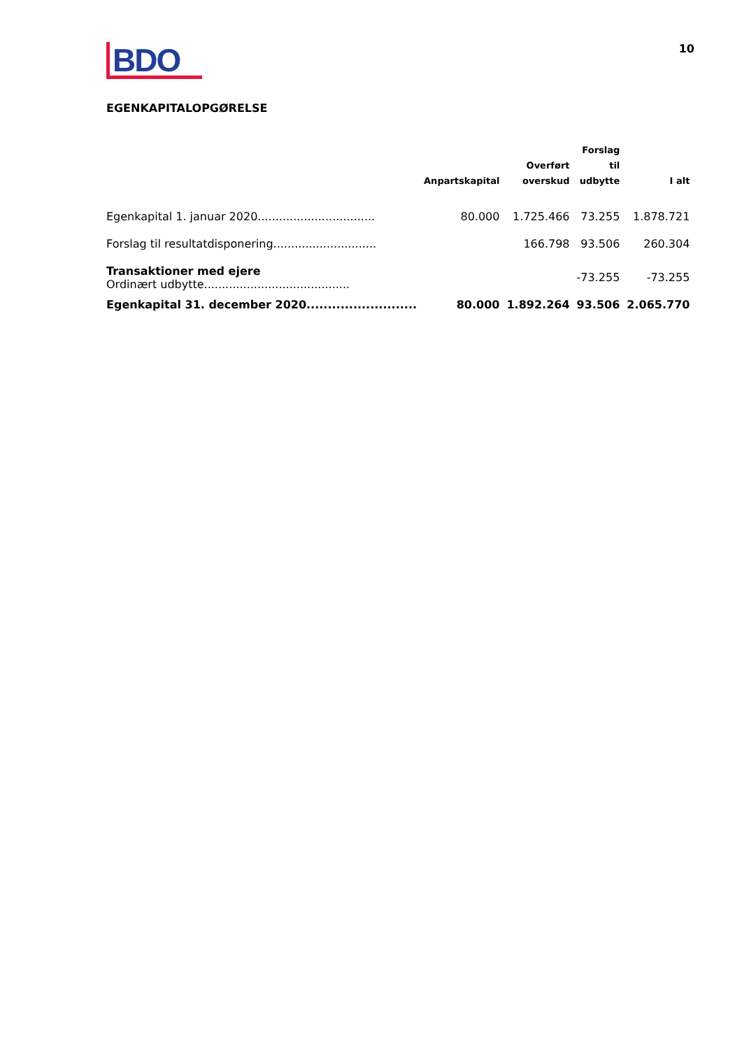BDO
10
EGENKAPITALOPGØRELSE
| | Anpartskapital | Overført overskud | Forslag til udbytte | I alt |
| --- | --- | --- | --- | --- |
| Egenkapital 1. januar 2020................................. | 80.000 | 1.725.466 | 73.255 | 1.878.721 |
| Forslag til resultatdisponering............................. | | 166.798 | 93.506 | 260.304 |
| Transaktioner med ejere Ordinært udbytte......................................... | | | -73.255 | -73.255 |
| Egenkapital 31. december 2020.......................... | 80.000 | 1.892.264 | 93.506 | 2.065.770 |